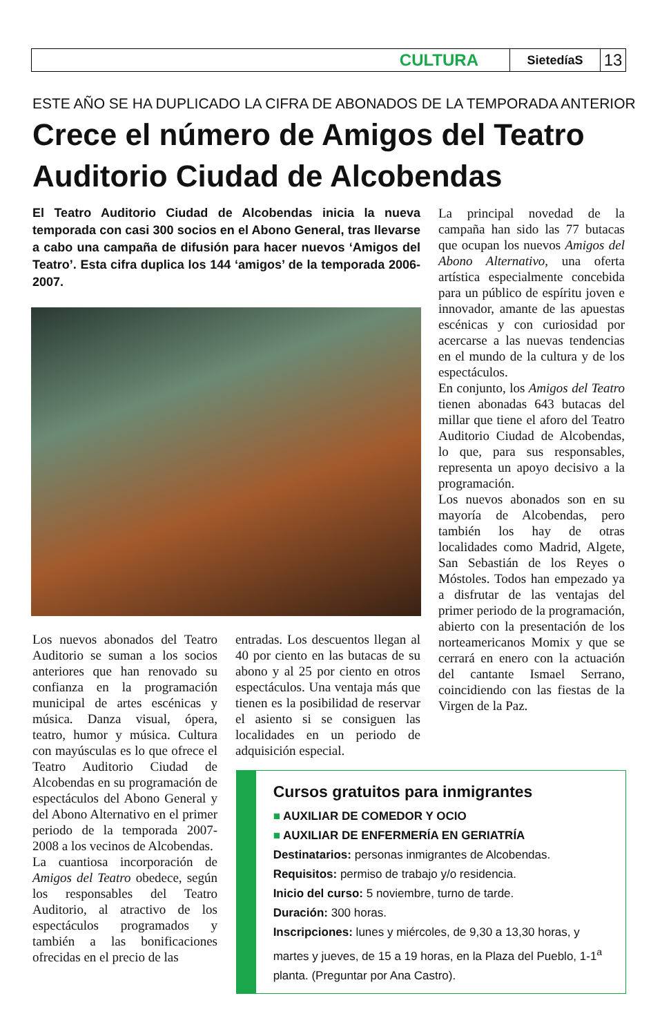CULTURA SietedíaS 13
ESTE AÑO SE HA DUPLICADO LA CIFRA DE ABONADOS DE LA TEMPORADA ANTERIOR
Crece el número de Amigos del Teatro
Auditorio Ciudad de Alcobendas
El Teatro Auditorio Ciudad de Alcobendas inicia la nueva temporada con casi 300 socios en el Abono General, tras llevarse a cabo una campaña de difusión para hacer nuevos ‘Amigos del Teatro’. Esta cifra duplica los 144 ‘amigos’ de la temporada 2006-2007.
Los nuevos abonados del Teatro Auditorio se suman a los socios anteriores que han renovado su confianza en la programación municipal de artes escénicas y música. Danza visual, ópera, teatro, humor y música. Cultura con mayúsculas es lo que ofrece el Teatro Auditorio Ciudad de Alcobendas en su programación de espectáculos del Abono General y del Abono Alternativo en el primer periodo de la temporada 2007-2008 a los vecinos de Alcobendas.
La cuantiosa incorporación de Amigos del Teatro obedece, según los responsables del Teatro Auditorio, al atractivo de los espectáculos programados y también a las bonificaciones ofrecidas en el precio de las
entradas. Los descuentos llegan al 40 por ciento en las butacas de su abono y al 25 por ciento en otros espectáculos. Una ventaja más que tienen es la posibilidad de reservar el asiento si se consiguen las localidades en un periodo de adquisición especial.
La principal novedad de la campaña han sido las 77 butacas que ocupan los nuevos Amigos del Abono Alternativo, una oferta artística especialmente concebida para un público de espíritu joven e innovador, amante de las apuestas escénicas y con curiosidad por acercarse a las nuevas tendencias en el mundo de la cultura y de los espectáculos.
En conjunto, los Amigos del Teatro tienen abonadas 643 butacas del millar que tiene el aforo del Teatro Auditorio Ciudad de Alcobendas, lo que, para sus responsables, representa un apoyo decisivo a la programación.
Los nuevos abonados son en su mayoría de Alcobendas, pero también los hay de otras localidades como Madrid, Algete, San Sebastián de los Reyes o Móstoles. Todos han empezado ya a disfrutar de las ventajas del primer periodo de la programación, abierto con la presentación de los norteamericanos Momix y que se cerrará en enero con la actuación del cantante Ismael Serrano, coincidiendo con las fiestas de la Virgen de la Paz.
Cursos gratuitos para inmigrantes
■ AUXILIAR DE COMEDOR Y OCIO
■ AUXILIAR DE ENFERMERÍA EN GERIATRÍA
Destinatarios: personas inmigrantes de Alcobendas.
Requisitos: permiso de trabajo y/o residencia.
Inicio del curso: 5 noviembre, turno de tarde.
Duración: 300 horas.
Inscripciones: lunes y miércoles, de 9,30 a 13,30 horas, y martes y jueves, de 15 a 19 horas, en la Plaza del Pueblo, 1-1<sup>a</sup> planta. (Preguntar por Ana Castro).